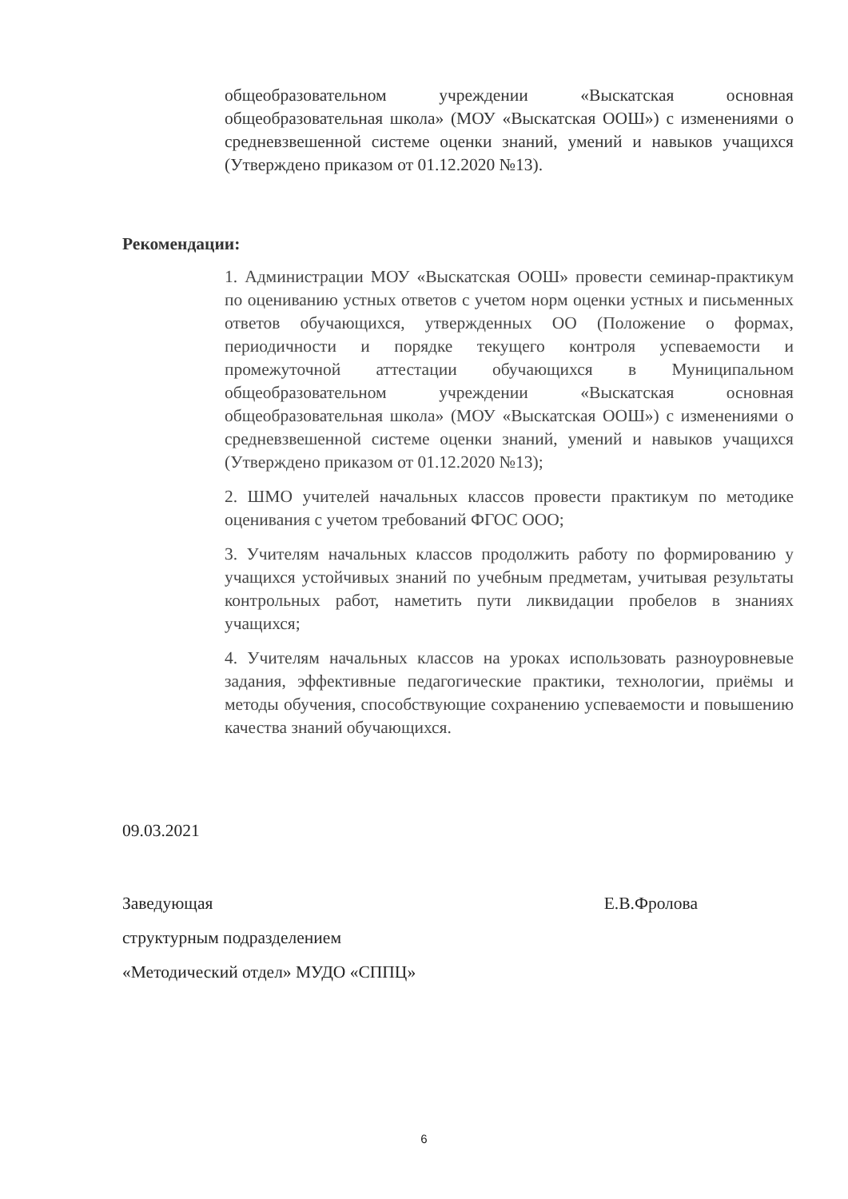общеобразовательном учреждении «Выскатская основная общеобразовательная школа» (МОУ «Выскатская ООШ») с изменениями о средневзвешенной системе оценки знаний, умений и навыков учащихся (Утверждено приказом от 01.12.2020 №13).
Рекомендации:
1. Администрации МОУ «Выскатская ООШ» провести семинар-практикум по оцениванию устных ответов с учетом норм оценки устных и письменных ответов обучающихся, утвержденных ОО (Положение о формах, периодичности и порядке текущего контроля успеваемости и промежуточной аттестации обучающихся в Муниципальном общеобразовательном учреждении «Выскатская основная общеобразовательная школа» (МОУ «Выскатская ООШ») с изменениями о средневзвешенной системе оценки знаний, умений и навыков учащихся (Утверждено приказом от 01.12.2020 №13);
2. ШМО учителей начальных классов провести практикум по методике оценивания с учетом требований ФГОС ООО;
3. Учителям начальных классов продолжить работу по формированию у учащихся устойчивых знаний по учебным предметам, учитывая результаты контрольных работ, наметить пути ликвидации пробелов в знаниях учащихся;
4. Учителям начальных классов на уроках использовать разноуровневые задания, эффективные педагогические практики, технологии, приёмы и методы обучения, способствующие сохранению успеваемости и повышению качества знаний обучающихся.
09.03.2021
Заведующая Е.В.Фролова
структурным подразделением
«Методический отдел» МУДО «СППЦ»
6